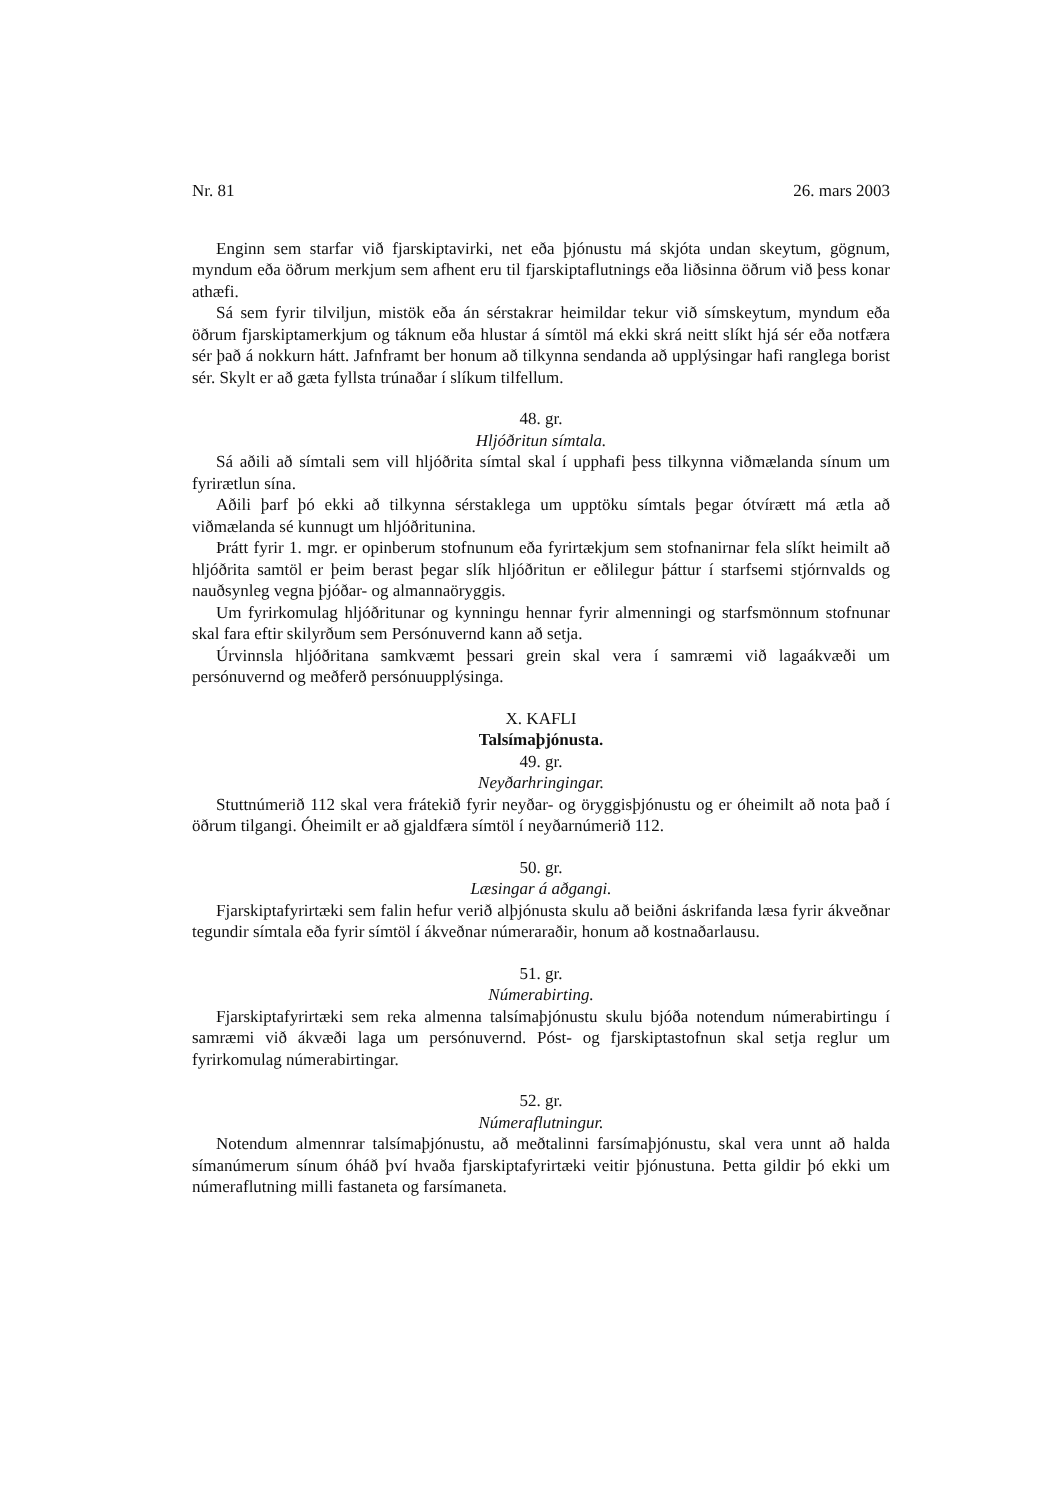Nr. 81 26. mars 2003
Enginn sem starfar við fjarskiptavirki, net eða þjónustu má skjóta undan skeytum, gögnum, myndum eða öðrum merkjum sem afhent eru til fjarskiptaflutnings eða liðsinna öðrum við þess konar athæfi.
Sá sem fyrir tilviljun, mistök eða án sérstakrar heimildar tekur við símskeytum, myndum eða öðrum fjarskiptamerkjum og táknum eða hlustar á símtöl má ekki skrá neitt slíkt hjá sér eða notfæra sér það á nokkurn hátt. Jafnframt ber honum að tilkynna sendanda að upplýsingar hafi ranglega borist sér. Skylt er að gæta fyllsta trúnaðar í slíkum tilfellum.
48. gr.
Hljóðritun símtala.
Sá aðili að símtali sem vill hljóðrita símtal skal í upphafi þess tilkynna viðmælanda sínum um fyrirætlun sína.
Aðili þarf þó ekki að tilkynna sérstaklega um upptöku símtals þegar ótvírætt má ætla að viðmælanda sé kunnugt um hljóðritunina.
Þrátt fyrir 1. mgr. er opinberum stofnunum eða fyrirtækjum sem stofnanirnar fela slíkt heimilt að hljóðrita samtöl er þeim berast þegar slík hljóðritun er eðlilegur þáttur í starfsemi stjórnvalds og nauðsynleg vegna þjóðar- og almannaöryggis.
Um fyrirkomulag hljóðritunar og kynningu hennar fyrir almenningi og starfsmönnum stofnunar skal fara eftir skilyrðum sem Persónuvernd kann að setja.
Úrvinnsla hljóðritana samkvæmt þessari grein skal vera í samræmi við lagaákvæði um persónuvernd og meðferð persónuupplýsinga.
X. KAFLI
Talsímaþjónusta.
49. gr.
Neyðarhringingar.
Stuttnúmerið 112 skal vera frátekið fyrir neyðar- og öryggisþjónustu og er óheimilt að nota það í öðrum tilgangi. Óheimilt er að gjaldfæra símtöl í neyðarnúmerið 112.
50. gr.
Læsingar á aðgangi.
Fjarskiptafyrirtæki sem falin hefur verið alþjónusta skulu að beiðni áskrifanda læsa fyrir ákveðnar tegundir símtala eða fyrir símtöl í ákveðnar númeraraðir, honum að kostnaðarlausu.
51. gr.
Númerabirting.
Fjarskiptafyrirtæki sem reka almenna talsímaþjónustu skulu bjóða notendum númerabirtingu í samræmi við ákvæði laga um persónuvernd. Póst- og fjarskiptastofnun skal setja reglur um fyrirkomulag númerabirtingar.
52. gr.
Númeraflutningur.
Notendum almennrar talsímaþjónustu, að meðtalinni farsímaþjónustu, skal vera unnt að halda símanúmerum sínum óháð því hvaða fjarskiptafyrirtæki veitir þjónustuna. Þetta gildir þó ekki um númeraflutning milli fastaneta og farsímaneta.